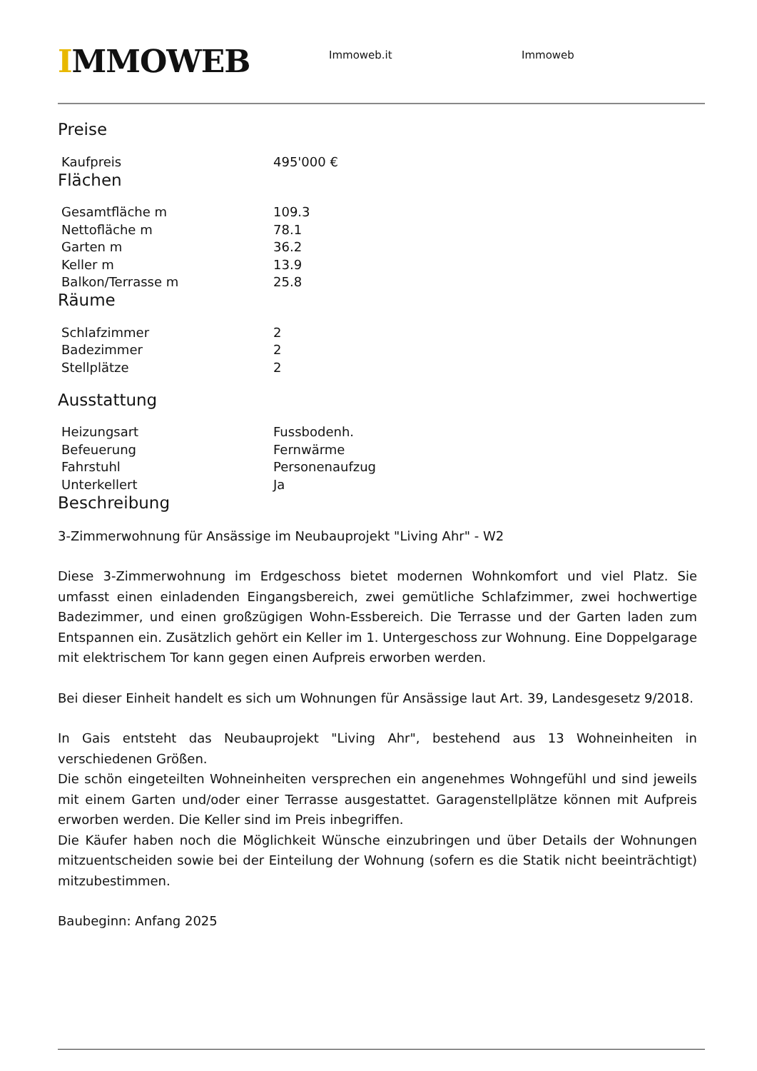IMMOWEB
Immoweb.it Immoweb
Preise
| Kaufpreis | 495'000 € |
Flächen
| Gesamtfläche m | 109.3 |
| Nettofläche m | 78.1 |
| Garten m | 36.2 |
| Keller m | 13.9 |
| Balkon/Terrasse m | 25.8 |
Räume
| Schlafzimmer | 2 |
| Badezimmer | 2 |
| Stellplätze | 2 |
Ausstattung
| Heizungsart | Fussbodenh. |
| Befeuerung | Fernwärme |
| Fahrstuhl | Personenaufzug |
| Unterkellert | Ja |
Beschreibung
3-Zimmerwohnung für Ansässige im Neubauprojekt "Living Ahr" - W2
Diese 3-Zimmerwohnung im Erdgeschoss bietet modernen Wohnkomfort und viel Platz. Sie umfasst einen einladenden Eingangsbereich, zwei gemütliche Schlafzimmer, zwei hochwertige Badezimmer, und einen großzügigen Wohn-Essbereich. Die Terrasse und der Garten laden zum Entspannen ein. Zusätzlich gehört ein Keller im 1. Untergeschoss zur Wohnung. Eine Doppelgarage mit elektrischem Tor kann gegen einen Aufpreis erworben werden.
Bei dieser Einheit handelt es sich um Wohnungen für Ansässige laut Art. 39, Landesgesetz 9/2018.
In Gais entsteht das Neubauprojekt "Living Ahr", bestehend aus 13 Wohneinheiten in verschiedenen Größen.
Die schön eingeteilten Wohneinheiten versprechen ein angenehmes Wohngefühl und sind jeweils mit einem Garten und/oder einer Terrasse ausgestattet. Garagenstellplätze können mit Aufpreis erworben werden. Die Keller sind im Preis inbegriffen.
Die Käufer haben noch die Möglichkeit Wünsche einzubringen und über Details der Wohnungen mitzuentscheiden sowie bei der Einteilung der Wohnung (sofern es die Statik nicht beeinträchtigt) mitzubestimmen.
Baubeginn: Anfang 2025